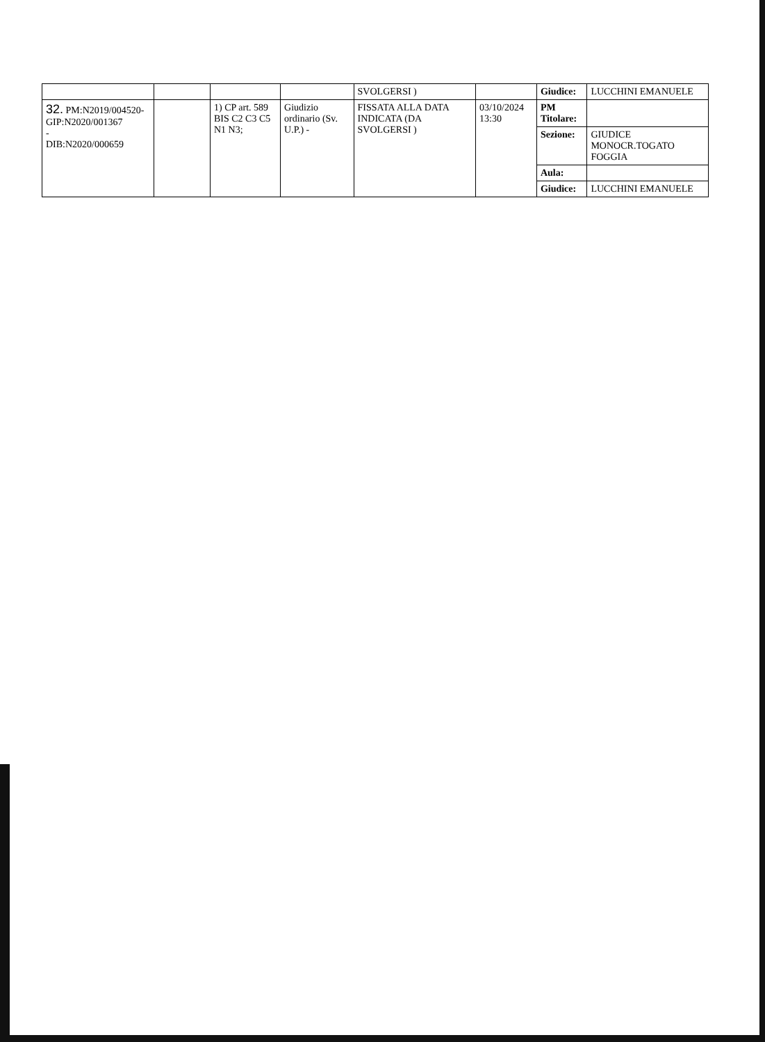| | | | | SVOLGERSI ) | | Giudice: | LUCCHINI EMANUELE |
| 32. PM:N2019/004520-GIP:N2020/001367 - DIB:N2020/000659 | | 1) CP art. 589 BIS C2 C3 C5 N1 N3; | Giudizio ordinario (Sv. U.P.) - | FISSATA ALLA DATA INDICATA (DA SVOLGERSI ) | 03/10/2024 13:30 | PM Titolare: | |
| | | | | | | Sezione: | GIUDICE MONOCR.TOGATO FOGGIA |
| | | | | | | Aula: | |
| | | | | | | Giudice: | LUCCHINI EMANUELE |